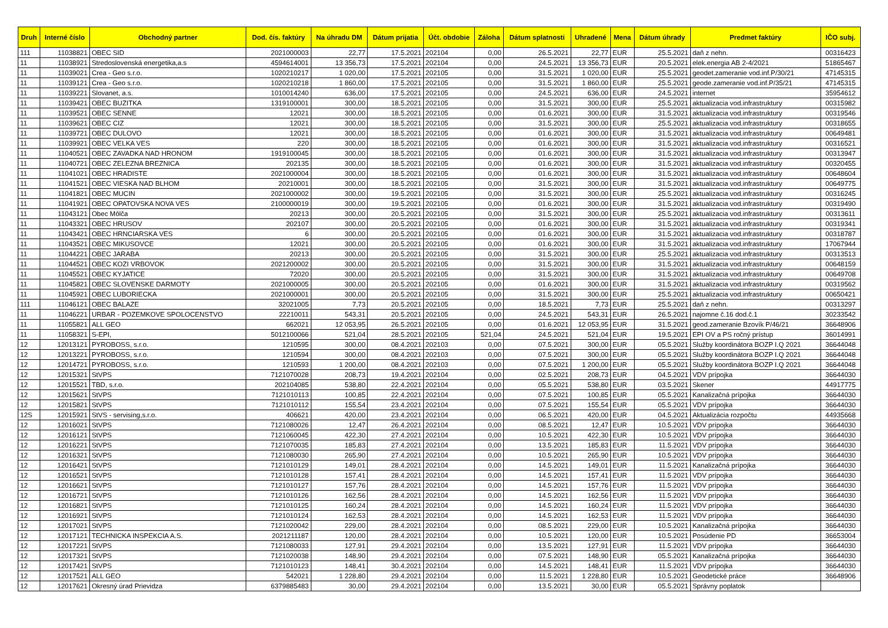| Druh | Interné číslo | Obchodný partner | Dod. čís. faktúry | Na úhradu DM | Dátum prijatia | Účt. obdobie | Záloha | Dátum splatnosti | Uhradené | Mena | Dátum úhrady | Predmet faktúry | IČO subj. |
| --- | --- | --- | --- | --- | --- | --- | --- | --- | --- | --- | --- | --- | --- |
| 111 | 11038821 | OBEC SID | 2021000003 | 22,77 | 17.5.2021 | 202104 | 0,00 | 26.5.2021 | 22,77 | EUR | 25.5.2021 | daň z nehn. | 00316423 |
| 11 | 11038921 | Stredoslovenská energetika,a.s | 4594614001 | 13 356,73 | 17.5.2021 | 202104 | 0,00 | 24.5.2021 | 13 356,73 | EUR | 20.5.2021 | elek.energia AB 2-4/2021 | 51865467 |
| 11 | 11039021 | Crea - Geo s.r.o. | 1020210217 | 1 020,00 | 17.5.2021 | 202105 | 0,00 | 31.5.2021 | 1 020,00 | EUR | 25.5.2021 | geodet.zameranie vod.inf.P/30/21 | 47145315 |
| 11 | 11039121 | Crea - Geo s.r.o. | 1020210218 | 1 860,00 | 17.5.2021 | 202105 | 0,00 | 31.5.2021 | 1 860,00 | EUR | 25.5.2021 | geode.zameranie vod.inf.P/35/21 | 47145315 |
| 11 | 11039221 | Slovanet, a.s. | 1010014240 | 636,00 | 17.5.2021 | 202105 | 0,00 | 24.5.2021 | 636,00 | EUR | 24.5.2021 | internet | 35954612 |
| 11 | 11039421 | OBEC BUZITKA | 1319100001 | 300,00 | 18.5.2021 | 202105 | 0,00 | 31.5.2021 | 300,00 | EUR | 25.5.2021 | aktualizacia vod.infrastruktury | 00315982 |
| 11 | 11039521 | OBEC SENNE | 12021 | 300,00 | 18.5.2021 | 202105 | 0,00 | 01.6.2021 | 300,00 | EUR | 31.5.2021 | aktualizacia vod.infrastruktury | 00319546 |
| 11 | 11039621 | OBEC CIZ | 12021 | 300,00 | 18.5.2021 | 202105 | 0,00 | 31.5.2021 | 300,00 | EUR | 25.5.2021 | aktualizacia vod.infrastruktury | 00318655 |
| 11 | 11039721 | OBEC DULOVO | 12021 | 300,00 | 18.5.2021 | 202105 | 0,00 | 01.6.2021 | 300,00 | EUR | 31.5.2021 | aktualizacia vod.infrastruktury | 00649481 |
| 11 | 11039921 | OBEC VELKA VES | 220 | 300,00 | 18.5.2021 | 202105 | 0,00 | 01.6.2021 | 300,00 | EUR | 31.5.2021 | aktualizacia vod.infrastruktury | 00316521 |
| 11 | 11040521 | OBEC ZAVADKA NAD HRONOM | 1919100045 | 300,00 | 18.5.2021 | 202105 | 0,00 | 01.6.2021 | 300,00 | EUR | 31.5.2021 | aktualizacia vod.infrastruktury | 00313947 |
| 11 | 11040721 | OBEC ZELEZNA BREZNICA | 202135 | 300,00 | 18.5.2021 | 202105 | 0,00 | 01.6.2021 | 300,00 | EUR | 31.5.2021 | aktualizacia vod.infrastruktury | 00320455 |
| 11 | 11041021 | OBEC HRADISTE | 2021000004 | 300,00 | 18.5.2021 | 202105 | 0,00 | 01.6.2021 | 300,00 | EUR | 31.5.2021 | aktualizacia vod.infrastruktury | 00648604 |
| 11 | 11041521 | OBEC VIESKA NAD BLHOM | 20210001 | 300,00 | 18.5.2021 | 202105 | 0,00 | 31.5.2021 | 300,00 | EUR | 31.5.2021 | aktualizacia vod.infrastruktury | 00649775 |
| 11 | 11041821 | OBEC MUCIN | 2021000002 | 300,00 | 19.5.2021 | 202105 | 0,00 | 31.5.2021 | 300,00 | EUR | 25.5.2021 | aktualizacia vod.infrastruktury | 00316245 |
| 11 | 11041921 | OBEC OPATOVSKA NOVA VES | 2100000019 | 300,00 | 19.5.2021 | 202105 | 0,00 | 01.6.2021 | 300,00 | EUR | 31.5.2021 | aktualizacia vod.infrastruktury | 00319490 |
| 11 | 11043121 | Obec Môlča | 20213 | 300,00 | 20.5.2021 | 202105 | 0,00 | 31.5.2021 | 300,00 | EUR | 25.5.2021 | aktualizacia vod.infrastruktury | 00313611 |
| 11 | 11043321 | OBEC HRUSOV | 202107 | 300,00 | 20.5.2021 | 202105 | 0,00 | 01.6.2021 | 300,00 | EUR | 31.5.2021 | aktualizacia vod.infrastruktury | 00319341 |
| 11 | 11043421 | OBEC HRNCIARSKA VES | 6 | 300,00 | 20.5.2021 | 202105 | 0,00 | 01.6.2021 | 300,00 | EUR | 31.5.2021 | aktualizacia vod.infrastruktury | 00318787 |
| 11 | 11043521 | OBEC MIKUSOVCE | 12021 | 300,00 | 20.5.2021 | 202105 | 0,00 | 01.6.2021 | 300,00 | EUR | 31.5.2021 | aktualizacia vod.infrastruktury | 17067944 |
| 11 | 11044221 | OBEC JARABA | 20213 | 300,00 | 20.5.2021 | 202105 | 0,00 | 31.5.2021 | 300,00 | EUR | 25.5.2021 | aktualizacia vod.infrastruktury | 00313513 |
| 11 | 11044521 | OBEC KOZI VRBOVOK | 2021200002 | 300,00 | 20.5.2021 | 202105 | 0,00 | 31.5.2021 | 300,00 | EUR | 31.5.2021 | aktualizacia vod.infrastruktury | 00648159 |
| 11 | 11045521 | OBEC KYJATICE | 72020 | 300,00 | 20.5.2021 | 202105 | 0,00 | 31.5.2021 | 300,00 | EUR | 31.5.2021 | aktualizacia vod.infrastruktury | 00649708 |
| 11 | 11045821 | OBEC SLOVENSKE DARMOTY | 2021000005 | 300,00 | 20.5.2021 | 202105 | 0,00 | 01.6.2021 | 300,00 | EUR | 31.5.2021 | aktualizacia vod.infrastruktury | 00319562 |
| 11 | 11045921 | OBEC LUBORIECKA | 2021000001 | 300,00 | 20.5.2021 | 202105 | 0,00 | 31.5.2021 | 300,00 | EUR | 25.5.2021 | aktualizacia vod.infrastruktury | 00650421 |
| 111 | 11046121 | OBEC BALAZE | 32021005 | 7,73 | 20.5.2021 | 202105 | 0,00 | 18.5.2021 | 7,73 | EUR | 25.5.2021 | daň z nehn. | 00313297 |
| 11 | 11046221 | URBAR - POZEMKOVE SPOLOCENSTVO | 22210011 | 543,31 | 20.5.2021 | 202105 | 0,00 | 24.5.2021 | 543,31 | EUR | 26.5.2021 | najomne č.16 dod.č.1 | 30233542 |
| 11 | 11055821 | ALL GEO | 662021 | 12 053,95 | 26.5.2021 | 202105 | 0,00 | 01.6.2021 | 12 053,95 | EUR | 31.5.2021 | geod.zameranie Bzovík P/46/21 | 36648906 |
| 11 | 11058321 | S-EPI, | 5012100066 | 521,04 | 28.5.2021 | 202105 | 521,04 | 24.5.2021 | 521,04 | EUR | 19.5.2021 | EPI OV a PS ročný prístup | 36014991 |
| 12 | 12013121 | PYROBOSS, s.r.o. | 1210595 | 300,00 | 08.4.2021 | 202103 | 0,00 | 07.5.2021 | 300,00 | EUR | 05.5.2021 | Služby koordinátora BOZP I.Q 2021 | 36644048 |
| 12 | 12013221 | PYROBOSS, s.r.o. | 1210594 | 300,00 | 08.4.2021 | 202103 | 0,00 | 07.5.2021 | 300,00 | EUR | 05.5.2021 | Služby koordinátora BOZP I.Q 2021 | 36644048 |
| 12 | 12014721 | PYROBOSS, s.r.o. | 1210593 | 1 200,00 | 08.4.2021 | 202103 | 0,00 | 07.5.2021 | 1 200,00 | EUR | 05.5.2021 | Služby koordinátora BOZP I.Q 2021 | 36644048 |
| 12 | 12015321 | StVPS | 7121070028 | 208,73 | 19.4.2021 | 202104 | 0,00 | 02.5.2021 | 208,73 | EUR | 04.5.2021 | VDV prípojka | 36644030 |
| 12 | 12015521 | TBD, s.r.o. | 202104085 | 538,80 | 22.4.2021 | 202104 | 0,00 | 05.5.2021 | 538,80 | EUR | 03.5.2021 | Skener | 44917775 |
| 12 | 12015621 | StVPS | 7121010113 | 100,85 | 22.4.2021 | 202104 | 0,00 | 07.5.2021 | 100,85 | EUR | 05.5.2021 | Kanalizačná prípojka | 36644030 |
| 12 | 12015821 | StVPS | 7121010112 | 155,54 | 23.4.2021 | 202104 | 0,00 | 07.5.2021 | 155,54 | EUR | 05.5.2021 | VDV prípojka | 36644030 |
| 12S | 12015921 | StVS - servising,s.r.o. | 406621 | 420,00 | 23.4.2021 | 202104 | 0,00 | 06.5.2021 | 420,00 | EUR | 04.5.2021 | Aktualizácia rozpočtu | 44935668 |
| 12 | 12016021 | StVPS | 7121080026 | 12,47 | 26.4.2021 | 202104 | 0,00 | 08.5.2021 | 12,47 | EUR | 10.5.2021 | VDV prípojka | 36644030 |
| 12 | 12016121 | StVPS | 7121060045 | 422,30 | 27.4.2021 | 202104 | 0,00 | 10.5.2021 | 422,30 | EUR | 10.5.2021 | VDV prípojka | 36644030 |
| 12 | 12016221 | StVPS | 7121070035 | 185,83 | 27.4.2021 | 202104 | 0,00 | 13.5.2021 | 185,83 | EUR | 11.5.2021 | VDV prípojka | 36644030 |
| 12 | 12016321 | StVPS | 7121080030 | 265,90 | 27.4.2021 | 202104 | 0,00 | 10.5.2021 | 265,90 | EUR | 10.5.2021 | VDV prípojka | 36644030 |
| 12 | 12016421 | StVPS | 7121010129 | 149,01 | 28.4.2021 | 202104 | 0,00 | 14.5.2021 | 149,01 | EUR | 11.5.2021 | Kanalizačná prípojka | 36644030 |
| 12 | 12016521 | StVPS | 7121010128 | 157,41 | 28.4.2021 | 202104 | 0,00 | 14.5.2021 | 157,41 | EUR | 11.5.2021 | VDV prípojka | 36644030 |
| 12 | 12016621 | StVPS | 7121010127 | 157,76 | 28.4.2021 | 202104 | 0,00 | 14.5.2021 | 157,76 | EUR | 11.5.2021 | VDV prípojka | 36644030 |
| 12 | 12016721 | StVPS | 7121010126 | 162,56 | 28.4.2021 | 202104 | 0,00 | 14.5.2021 | 162,56 | EUR | 11.5.2021 | VDV prípojka | 36644030 |
| 12 | 12016821 | StVPS | 7121010125 | 160,24 | 28.4.2021 | 202104 | 0,00 | 14.5.2021 | 160,24 | EUR | 11.5.2021 | VDV prípojka | 36644030 |
| 12 | 12016921 | StVPS | 7121010124 | 162,53 | 28.4.2021 | 202104 | 0,00 | 14.5.2021 | 162,53 | EUR | 11.5.2021 | VDV prípojka | 36644030 |
| 12 | 12017021 | StVPS | 7121020042 | 229,00 | 28.4.2021 | 202104 | 0,00 | 08.5.2021 | 229,00 | EUR | 10.5.2021 | Kanalizačná prípojka | 36644030 |
| 12 | 12017121 | TECHNICKA INSPEKCIA A.S. | 2021211187 | 120,00 | 28.4.2021 | 202104 | 0,00 | 10.5.2021 | 120,00 | EUR | 10.5.2021 | Posúdenie PD | 36653004 |
| 12 | 12017221 | StVPS | 7121080033 | 127,91 | 29.4.2021 | 202104 | 0,00 | 13.5.2021 | 127,91 | EUR | 11.5.2021 | VDV prípojka | 36644030 |
| 12 | 12017321 | StVPS | 7121020038 | 148,90 | 29.4.2021 | 202104 | 0,00 | 07.5.2021 | 148,90 | EUR | 05.5.2021 | Kanalizačná prípojka | 36644030 |
| 12 | 12017421 | StVPS | 7121010123 | 148,41 | 30.4.2021 | 202104 | 0,00 | 14.5.2021 | 148,41 | EUR | 11.5.2021 | VDV prípojka | 36644030 |
| 12 | 12017521 | ALL GEO | 542021 | 1 228,80 | 29.4.2021 | 202104 | 0,00 | 11.5.2021 | 1 228,80 | EUR | 10.5.2021 | Geodetické práce | 36648906 |
| 12 | 12017621 | Okresný úrad Prievidza | 6379885483 | 30,00 | 29.4.2021 | 202104 | 0,00 | 13.5.2021 | 30,00 | EUR | 05.5.2021 | Správny poplatok | |